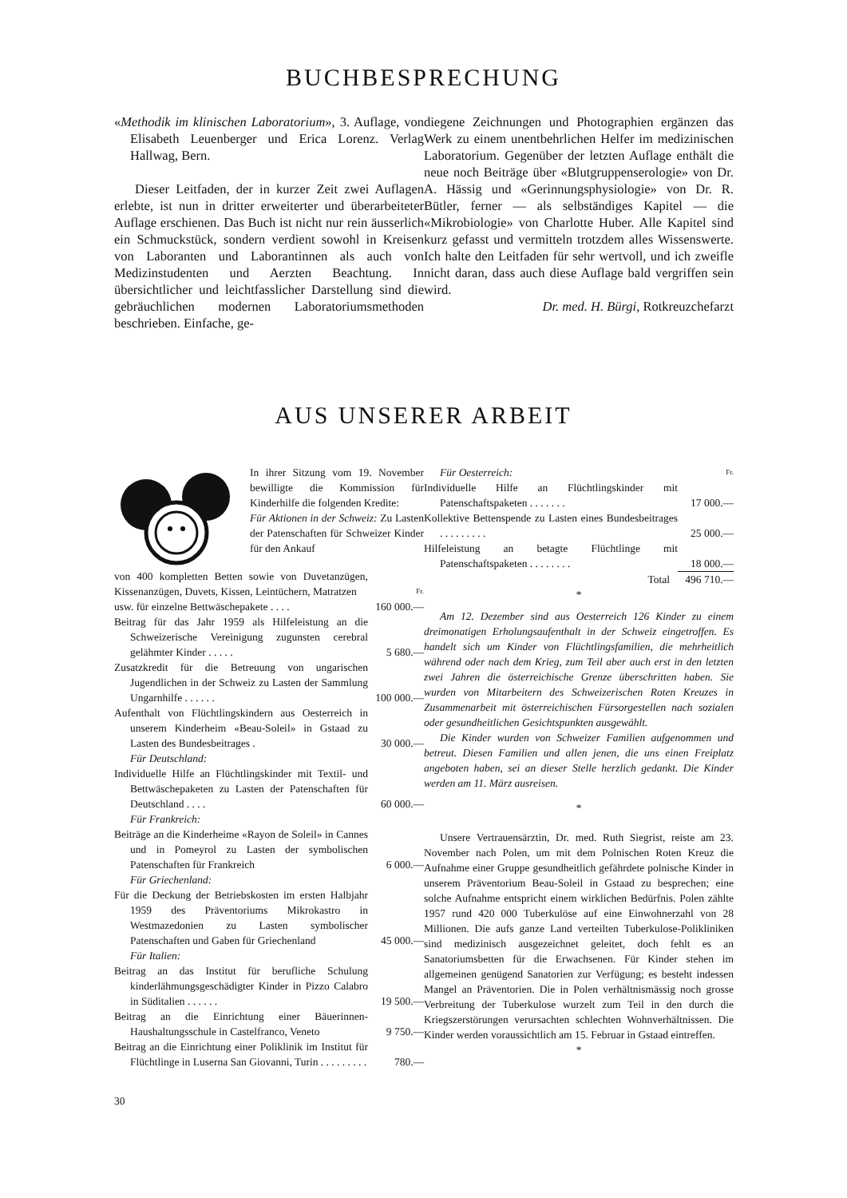BUCHBESPRECHUNG
«Methodik im klinischen Laboratorium», 3. Auflage, von Elisabeth Leuenberger und Erica Lorenz. Verlag Hallwag, Bern.
Dieser Leitfaden, der in kurzer Zeit zwei Auflagen erlebte, ist nun in dritter erweiterter und überarbeiteter Auflage erschienen. Das Buch ist nicht nur rein äusserlich ein Schmuckstück, sondern verdient sowohl in Kreisen von Laboranten und Laborantinnen als auch von Medizinstudenten und Aerzten Beachtung. In übersichtlicher und leichtfasslicher Darstellung sind die gebräuchlichen modernen Laboratoriumsmethoden beschrieben. Einfache, ge-
diegene Zeichnungen und Photographien ergänzen das Werk zu einem unentbehrlichen Helfer im medizinischen Laboratorium. Gegenüber der letzten Auflage enthält die neue noch Beiträge über «Blutgruppenserologie» von Dr. A. Hässig und «Gerinnungsphysiologie» von Dr. R. Bütler, ferner — als selbständiges Kapitel — die «Mikrobiologie» von Charlotte Huber. Alle Kapitel sind kurz gefasst und vermitteln trotzdem alles Wissenswerte. Ich halte den Leitfaden für sehr wertvoll, und ich zweifle nicht daran, dass auch diese Auflage bald vergriffen sein wird.
Dr. med. H. Bürgi, Rotkreuzchefarzt
AUS UNSERER ARBEIT
In ihrer Sitzung vom 19. November bewilligte die Kommission für Kinderhilfe die folgenden Kredite:
Für Aktionen in der Schweiz: Zu Lasten der Patenschaften für Schweizer Kinder für den Ankauf
| von 400 kompletten Betten sowie von Duvetanzügen, Kissenanzügen, Duvets, Kissen, Leintüchern, Matratzen | Fr. |
| usw. für einzelne Bettwäschepakete . . . . | 160 000.— |
| Beitrag für das Jahr 1959 als Hilfeleistung an die Schweizerische Vereinigung zugunsten cerebral gelähmter Kinder . . . . . | 5 680.— |
| Zusatzkredit für die Betreuung von ungarischen Jugendlichen in der Schweiz zu Lasten der Sammlung Ungarnhilfe . . . . . . | 100 000.— |
| Aufenthalt von Flüchtlingskindern aus Oesterreich in unserem Kinderheim «Beau-Soleil» in Gstaad zu Lasten des Bundesbeitrages . | 30 000.— |
| Für Deutschland: | |
| Individuelle Hilfe an Flüchtlingskinder mit Textil- und Bettwäschepaketen zu Lasten der Patenschaften für Deutschland . . . . | 60 000.— |
| Für Frankreich: | |
| Beiträge an die Kinderheime «Rayon de Soleil» in Cannes und in Pomeyrol zu Lasten der symbolischen Patenschaften für Frankreich | 6 000.— |
| Für Griechenland: | |
| Für die Deckung der Betriebskosten im ersten Halbjahr 1959 des Präventoriums Mikrokastro in Westmazedonien zu Lasten symbolischer Patenschaften und Gaben für Griechenland | 45 000.— |
| Für Italien: | |
| Beitrag an das Institut für berufliche Schulung kinderlähmungsgeschädigter Kinder in Pizzo Calabro in Süditalien . . . . . . | 19 500.— |
| Beitrag an die Einrichtung einer Bäuerinnen-Haushaltungsschule in Castelfranco, Veneto | 9 750.— |
| Beitrag an die Einrichtung einer Poliklinik im Institut für Flüchtlinge in Luserna San Giovanni, Turin . . . . . . . . . | 780.— |
30
| Für Oesterreich: | Fr. |
| Individuelle Hilfe an Flüchtlingskinder mit Patenschaftspaketen . . . . . . . | 17 000.— |
| Kollektive Bettenspende zu Lasten eines Bundesbeitrages . . . . . . . . . | 25 000.— |
| Hilfeleistung an betagte Flüchtlinge mit Patenschaftspaketen . . . . . . . . | 18 000.— |
| Total | 496 710.— |
*
Am 12. Dezember sind aus Oesterreich 126 Kinder zu einem dreimonatigen Erholungsaufenthalt in der Schweiz eingetroffen. Es handelt sich um Kinder von Flüchtlingsfamilien, die mehrheitlich während oder nach dem Krieg, zum Teil aber auch erst in den letzten zwei Jahren die österreichische Grenze überschritten haben. Sie wurden von Mitarbeitern des Schweizerischen Roten Kreuzes in Zusammenarbeit mit österreichischen Fürsorgestellen nach sozialen oder gesundheitlichen Gesichtspunkten ausgewählt.
Die Kinder wurden von Schweizer Familien aufgenommen und betreut. Diesen Familien und allen jenen, die uns einen Freiplatz angeboten haben, sei an dieser Stelle herzlich gedankt. Die Kinder werden am 11. März ausreisen.
*
Unsere Vertrauensärztin, Dr. med. Ruth Siegrist, reiste am 23. November nach Polen, um mit dem Polnischen Roten Kreuz die Aufnahme einer Gruppe gesundheitlich gefährdete polnische Kinder in unserem Präventorium Beau-Soleil in Gstaad zu besprechen; eine solche Aufnahme entspricht einem wirklichen Bedürfnis. Polen zählte 1957 rund 420 000 Tuberkulöse auf eine Einwohnerzahl von 28 Millionen. Die aufs ganze Land verteilten Tuberkulose-Polikliniken sind medizinisch ausgezeichnet geleitet, doch fehlt es an Sanatoriumsbetten für die Erwachsenen. Für Kinder stehen im allgemeinen genügend Sanatorien zur Verfügung; es besteht indessen Mangel an Präventorien. Die in Polen verhältnismässig noch grosse Verbreitung der Tuberkulose wurzelt zum Teil in den durch die Kriegszerstörungen verursachten schlechten Wohnverhältnissen. Die Kinder werden voraussichtlich am 15. Februar in Gstaad eintreffen.
*